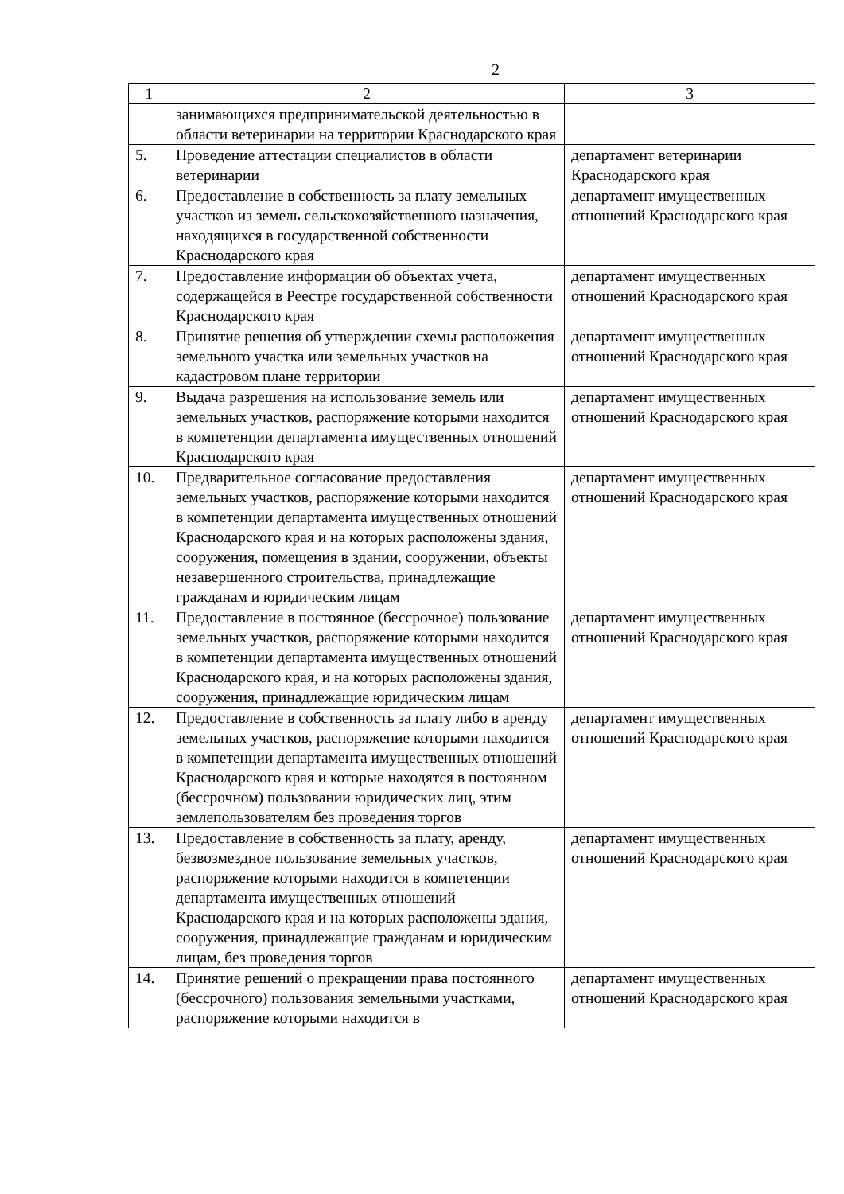2
| 1 | 2 | 3 |
| | занимающихся предпринимательской деятельностью в области ветеринарии на территории Краснодарского края | |
| 5. | Проведение аттестации специалистов в области ветеринарии | департамент ветеринарии Краснодарского края |
| 6. | Предоставление в собственность за плату земельных участков из земель сельскохозяйственного назначения, находящихся в государственной собственности Краснодарского края | департамент имущественных отношений Краснодарского края |
| 7. | Предоставление информации об объектах учета, содержащейся в Реестре государственной собственности Краснодарского края | департамент имущественных отношений Краснодарского края |
| 8. | Принятие решения об утверждении схемы расположения земельного участка или земельных участков на кадастровом плане территории | департамент имущественных отношений Краснодарского края |
| 9. | Выдача разрешения на использование земель или земельных участков, распоряжение которыми находится в компетенции департамента имущественных отношений Краснодарского края | департамент имущественных отношений Краснодарского края |
| 10. | Предварительное согласование предоставления земельных участков, распоряжение которыми находится в компетенции департамента имущественных отношений Краснодарского края и на которых расположены здания, сооружения, помещения в здании, сооружении, объекты незавершенного строительства, принадлежащие гражданам и юридическим лицам | департамент имущественных отношений Краснодарского края |
| 11. | Предоставление в постоянное (бессрочное) пользование земельных участков, распоряжение которыми находится в компетенции департамента имущественных отношений Краснодарского края, и на которых расположены здания, сооружения, принадлежащие юридическим лицам | департамент имущественных отношений Краснодарского края |
| 12. | Предоставление в собственность за плату либо в аренду земельных участков, распоряжение которыми находится в компетенции департамента имущественных отношений Краснодарского края и которые находятся в постоянном (бессрочном) пользовании юридических лиц, этим землепользователям без проведения торгов | департамент имущественных отношений Краснодарского края |
| 13. | Предоставление в собственность за плату, аренду, безвозмездное пользование земельных участков, распоряжение которыми находится в компетенции департамента имущественных отношений Краснодарского края и на которых расположены здания, сооружения, принадлежащие гражданам и юридическим лицам, без проведения торгов | департамент имущественных отношений Краснодарского края |
| 14. | Принятие решений о прекращении права постоянного (бессрочного) пользования земельными участками, распоряжение которыми находится в | департамент имущественных отношений Краснодарского края |